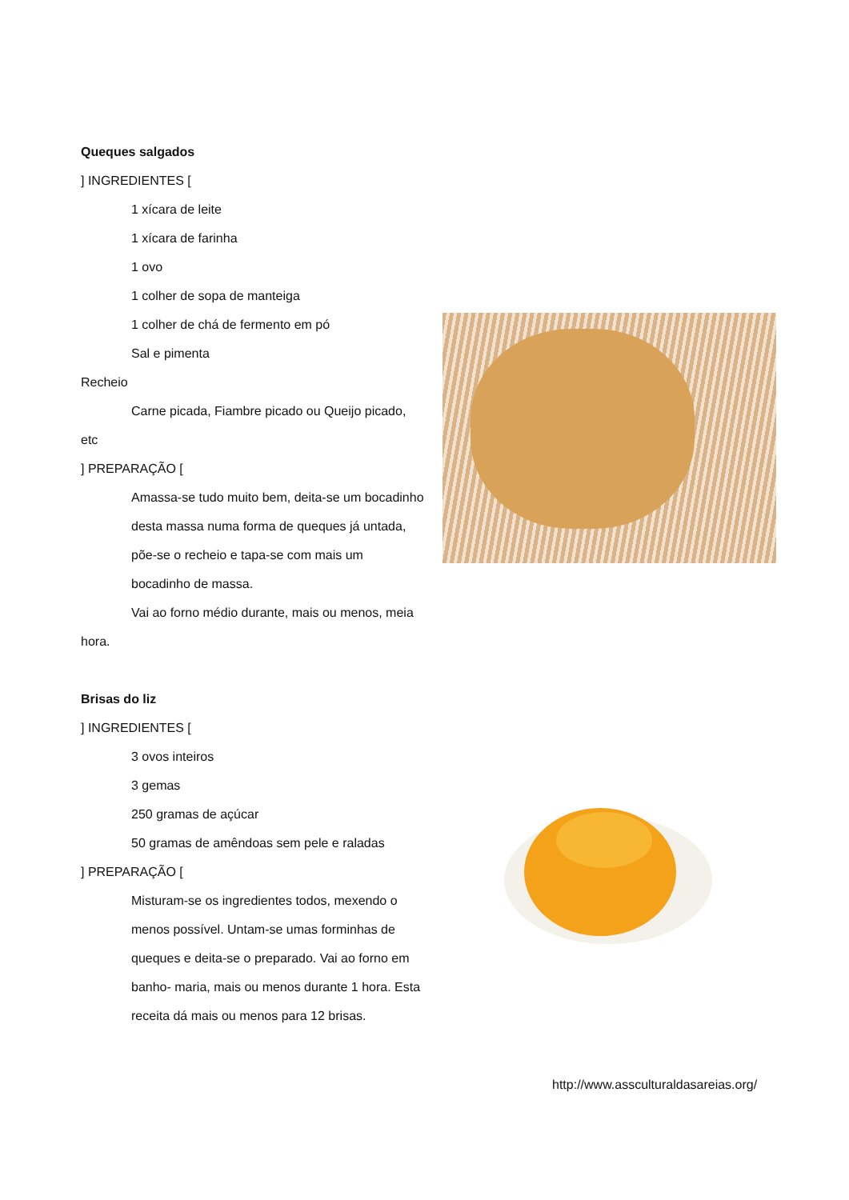Queques salgados
] INGREDIENTES [
1 xícara de leite
1 xícara de farinha
1 ovo
1 colher de sopa de manteiga
1 colher de chá de fermento em pó
Sal e pimenta
Recheio
Carne picada, Fiambre picado ou Queijo picado, etc
] PREPARAÇÃO [
Amassa-se tudo muito bem, deita-se um bocadinho desta massa numa forma de queques já untada, põe-se o recheio e tapa-se com mais um bocadinho de massa.
Vai ao forno médio durante, mais ou menos, meia hora.
Brisas do liz
] INGREDIENTES [
3 ovos inteiros
3 gemas
250 gramas de açúcar
50 gramas de amêndoas sem pele e raladas
] PREPARAÇÃO [
Misturam-se os ingredientes todos, mexendo o menos possível. Untam-se umas forminhas de queques e deita-se o preparado. Vai ao forno em banho- maria, mais ou menos durante 1 hora. Esta receita dá mais ou menos para 12 brisas.
http://www.asscultural­dasareias.org/